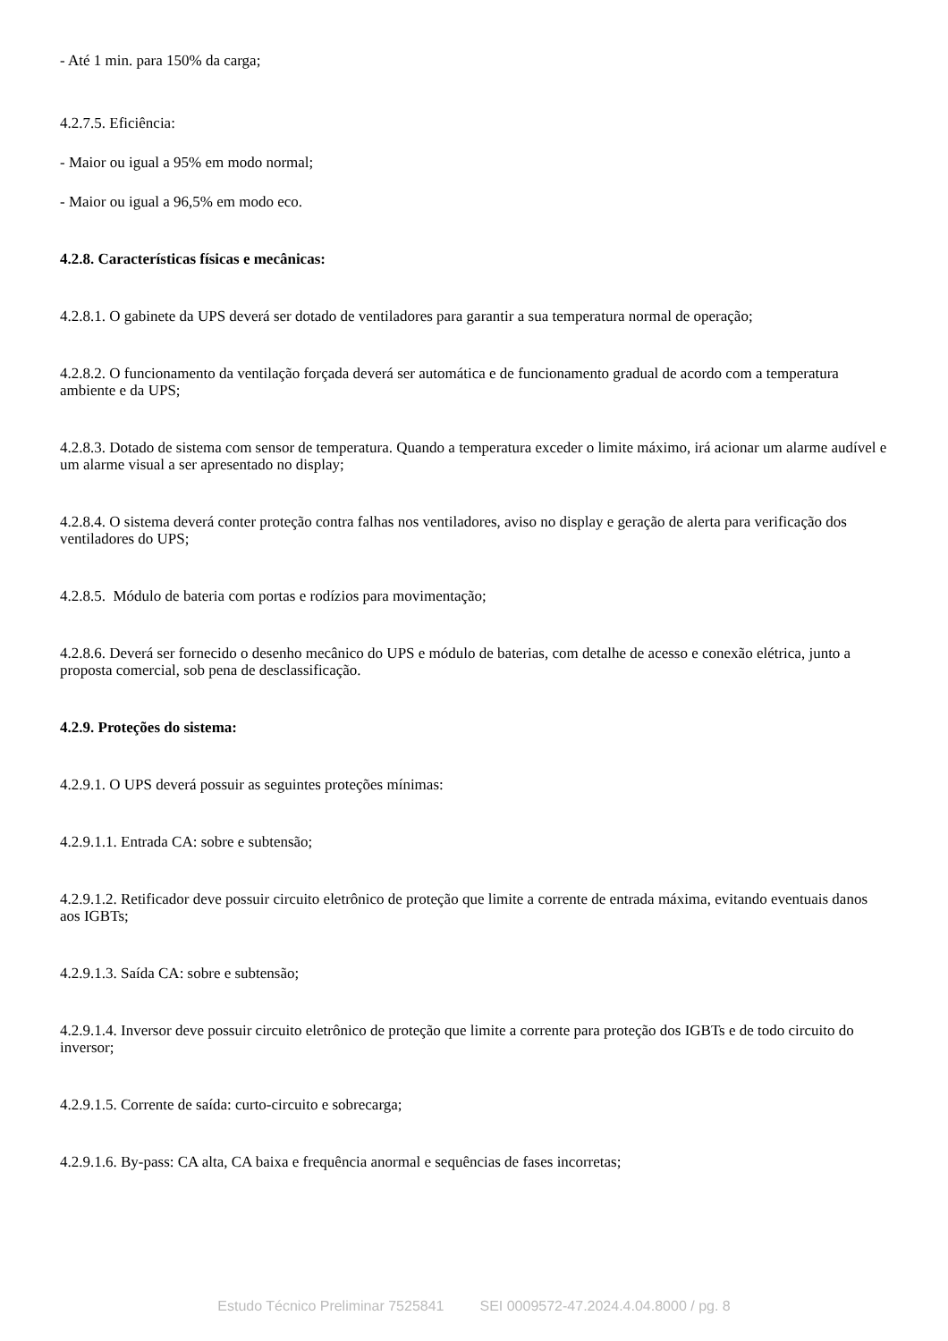- Até 1 min. para 150% da carga;
4.2.7.5. Eficiência:
- Maior ou igual a 95% em modo normal;
- Maior ou igual a 96,5% em modo eco.
4.2.8. Características físicas e mecânicas:
4.2.8.1. O gabinete da UPS deverá ser dotado de ventiladores para garantir a sua temperatura normal de operação;
4.2.8.2. O funcionamento da ventilação forçada deverá ser automática e de funcionamento gradual de acordo com a temperatura ambiente e da UPS;
4.2.8.3. Dotado de sistema com sensor de temperatura. Quando a temperatura exceder o limite máximo, irá acionar um alarme audível e um alarme visual a ser apresentado no display;
4.2.8.4. O sistema deverá conter proteção contra falhas nos ventiladores, aviso no display e geração de alerta para verificação dos ventiladores do UPS;
4.2.8.5. Módulo de bateria com portas e rodízios para movimentação;
4.2.8.6. Deverá ser fornecido o desenho mecânico do UPS e módulo de baterias, com detalhe de acesso e conexão elétrica, junto a proposta comercial, sob pena de desclassificação.
4.2.9. Proteções do sistema:
4.2.9.1. O UPS deverá possuir as seguintes proteções mínimas:
4.2.9.1.1. Entrada CA: sobre e subtensão;
4.2.9.1.2. Retificador deve possuir circuito eletrônico de proteção que limite a corrente de entrada máxima, evitando eventuais danos aos IGBTs;
4.2.9.1.3. Saída CA: sobre e subtensão;
4.2.9.1.4. Inversor deve possuir circuito eletrônico de proteção que limite a corrente para proteção dos IGBTs e de todo circuito do inversor;
4.2.9.1.5. Corrente de saída: curto-circuito e sobrecarga;
4.2.9.1.6. By-pass: CA alta, CA baixa e frequência anormal e sequências de fases incorretas;
Estudo Técnico Preliminar 7525841 SEI 0009572-47.2024.4.04.8000 / pg. 8